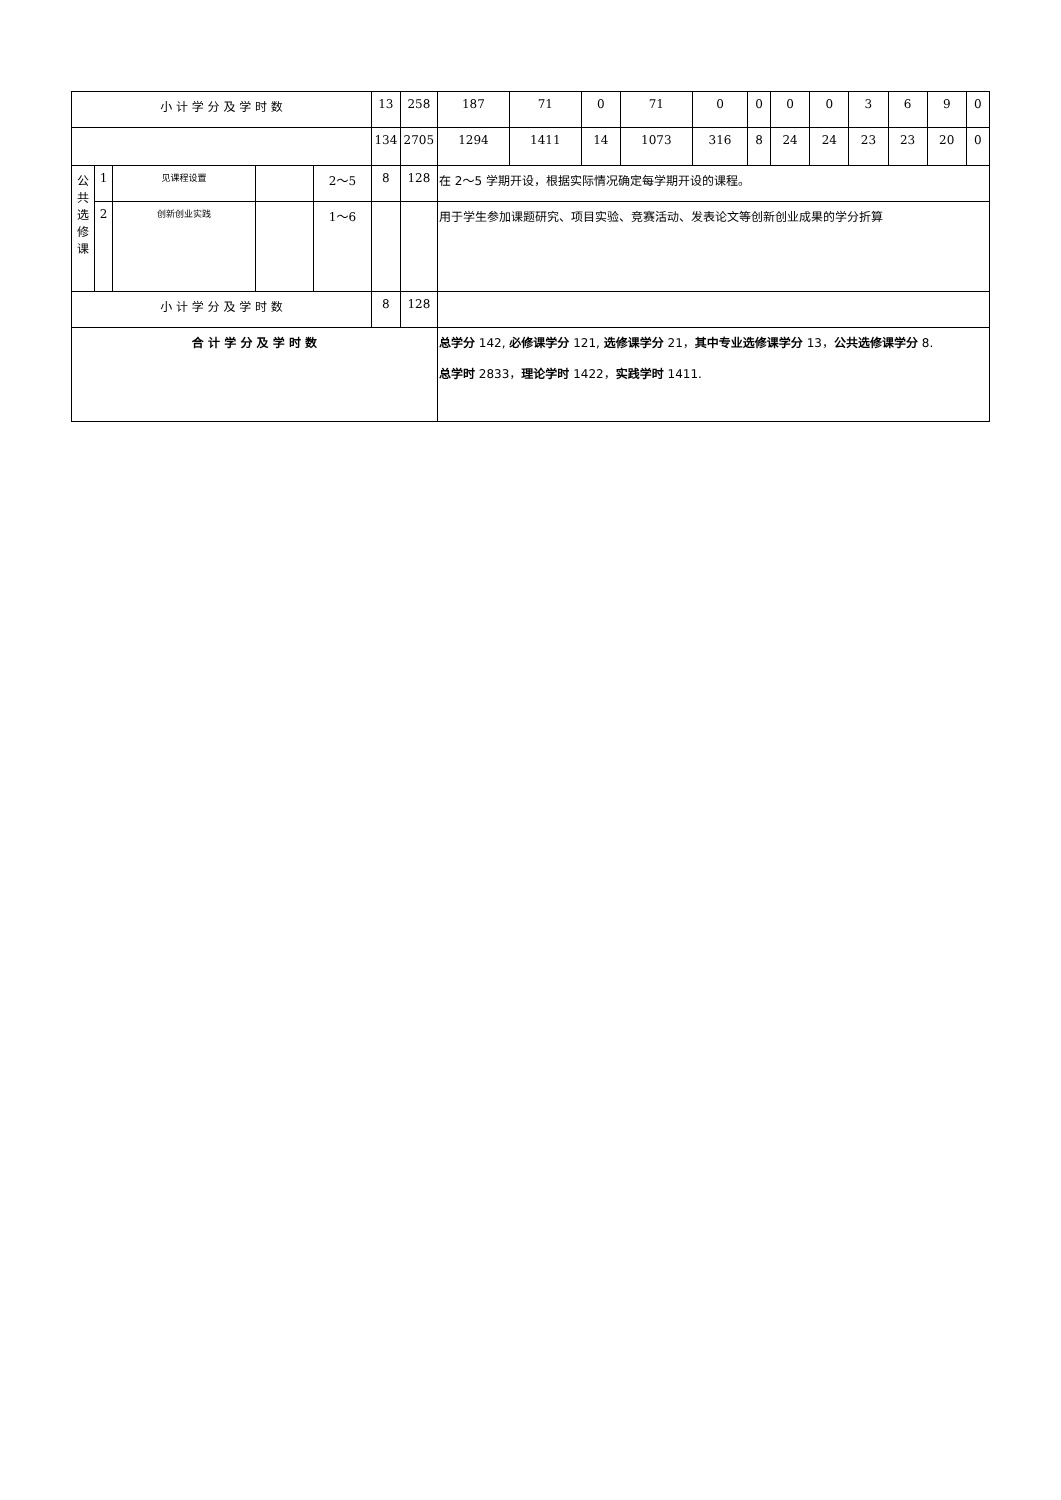| 小 计 学 分 及 学 时 数 | | | | | 13 | 258 | 187 | 71 | 0 | 71 | 0 | 0 | 0 | 0 | 3 | 6 | 9 | 0 |
| | | | | | 134 | 2705 | 1294 | 1411 | 14 | 1073 | 316 | 8 | 24 | 24 | 23 | 23 | 20 | 0 |
| 公 共 选 修 课 | 1 | 见课程设置 | | 2～5 | 8 | 128 | 在 2～5 学期开设，根据实际情况确定每学期开设的课程。 | | | | | | | | | | | |
| | 2 | 创新创业实践 | | 1～6 | | | 用于学生参加课题研究、项目实验、竞赛活动、发表论文等创新创业成果的学分折算 | | | | | | | | | | | |
| 小 计 学 分 及 学 时 数 | | | | | 8 | 128 | | | | | | | | | | | | |
| 合 计 学 分 及 学 时 数 | | | | | | | 总学分 142, 必修课学分 121, 选修课学分 21， 其中专业选修课学分 13， 公共选修课学分 8. 总学时 2833， 理论学时 1422， 实践学时 1411. | | | | | | | | | | | |